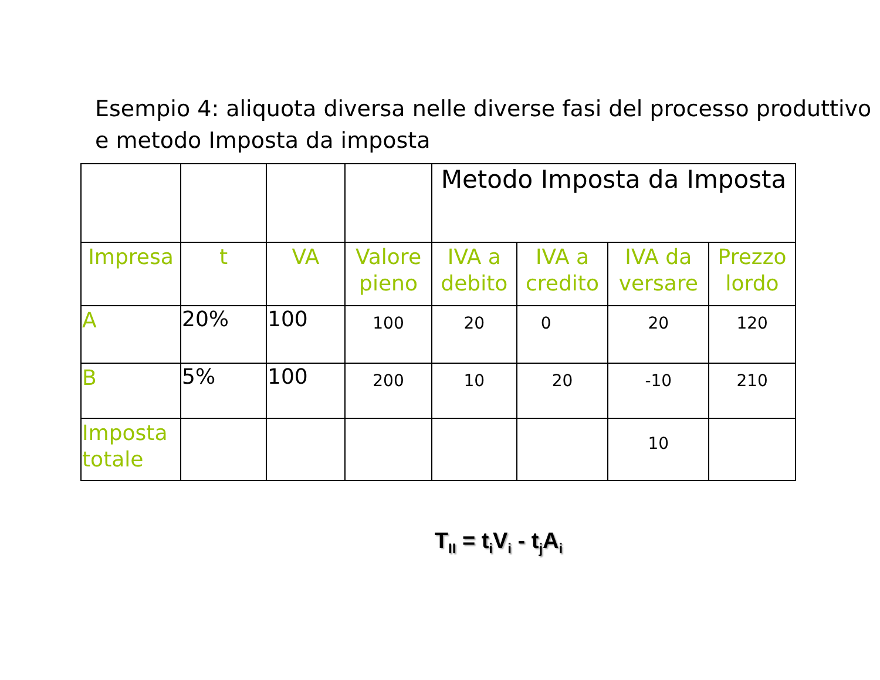Esempio 4: aliquota diversa nelle diverse fasi del processo produttivo e metodo Imposta da imposta
| | | | | Metodo Imposta da Imposta | | | |
| Impresa | t | VA | Valore pieno | IVA a debito | IVA a credito | IVA da versare | Prezzo lordo |
| A | 20% | 100 | 100 | 20 | 0 | 20 | 120 |
| B | 5% | 100 | 200 | 10 | 20 | -10 | 210 |
| Imposta totale | | | | | | 10 | |
T<sub>II</sub> = t<sub>i</sub>V<sub>i</sub> - t<sub>j</sub>A<sub>i</sub>